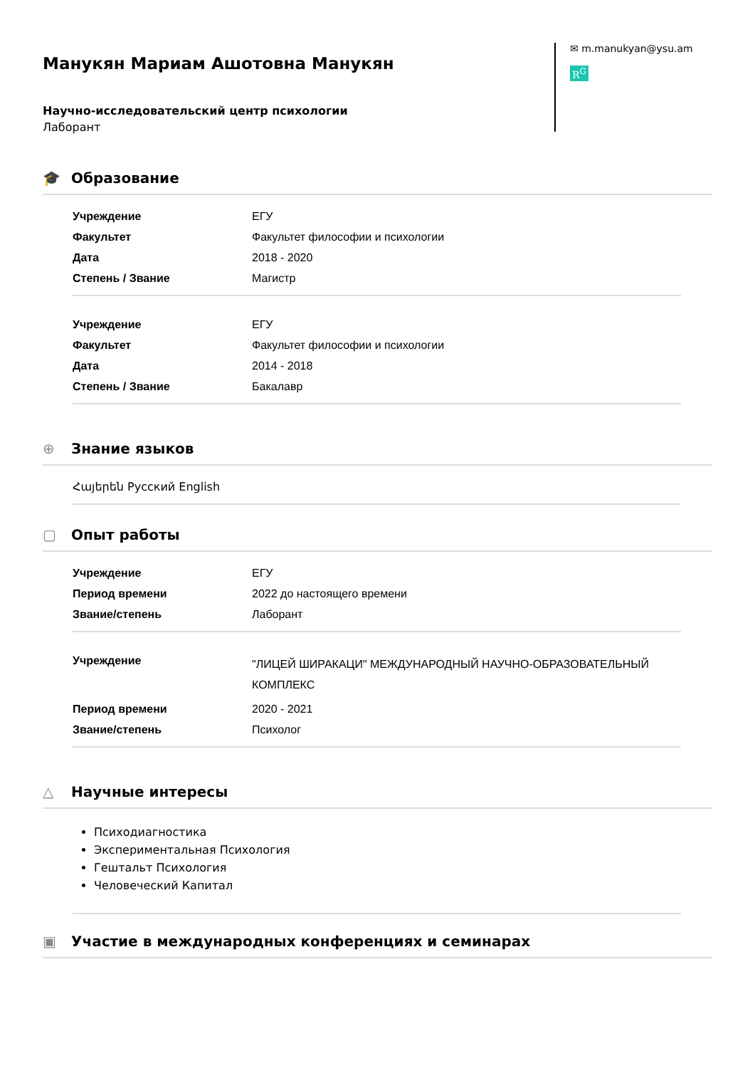Манукян Мариам Ашотовна Манукян
Научно-исследовательский центр психологии
Лаборант
✉ m.manukyan@ysu.am
R<sup>G</sup>
🎓 Образование
| Учреждение | ЕГУ |
| Факультет | Факультет философии и психологии |
| Дата | 2018 - 2020 |
| Степень / Звание | Магистр |
| Учреждение | ЕГУ |
| Факультет | Факультет философии и психологии |
| Дата | 2014 - 2018 |
| Степень / Звание | Бакалавр |
⊕ Знание языков
Հայերեն Русский English
▢ Опыт работы
| Учреждение | ЕГУ |
| Период времени | 2022 до настоящего времени |
| Звание/степень | Лаборант |
| Учреждение | "ЛИЦЕЙ ШИРАКАЦИ" МЕЖДУНАРОДНЫЙ НАУЧНО-ОБРАЗОВАТЕЛЬНЫЙ КОМПЛЕКС |
| Период времени | 2020 - 2021 |
| Звание/степень | Психолог |
△ Научные интересы
Психодиагностика
Экспериментальная Психология
Гештальт Психология
Человеческий Капитал
▣ Участие в международных конференциях и семинарах